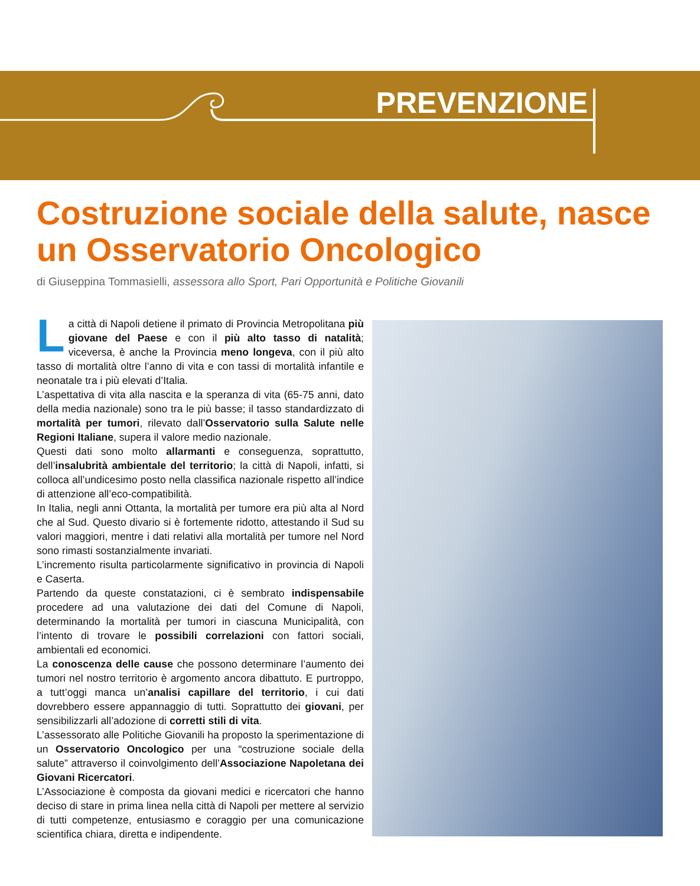PREVENZIONE
Costruzione sociale della salute, nasce un Osservatorio Oncologico
di Giuseppina Tommasielli, assessora allo Sport, Pari Opportunità e Politiche Giovanili
La città di Napoli detiene il primato di Provincia Metropolitana più giovane del Paese e con il più alto tasso di natalità; viceversa, è anche la Provincia meno longeva, con il più alto tasso di mortalità oltre l’anno di vita e con tassi di mortalità infantile e neonatale tra i più elevati d’Italia.
L’aspettativa di vita alla nascita e la speranza di vita (65-75 anni, dato della media nazionale) sono tra le più basse; il tasso standardizzato di mortalità per tumori, rilevato dall’Osservatorio sulla Salute nelle Regioni Italiane, supera il valore medio nazionale.
Questi dati sono molto allarmanti e conseguenza, soprattutto, dell’insalubrità ambientale del territorio; la città di Napoli, infatti, si colloca all’undicesimo posto nella classifica nazionale rispetto all’indice di attenzione all’eco-compatibilità.
In Italia, negli anni Ottanta, la mortalità per tumore era più alta al Nord che al Sud. Questo divario si è fortemente ridotto, attestando il Sud su valori maggiori, mentre i dati relativi alla mortalità per tumore nel Nord sono rimasti sostanzialmente invariati.
L’incremento risulta particolarmente significativo in provincia di Napoli e Caserta.
Partendo da queste constatazioni, ci è sembrato indispensabile procedere ad una valutazione dei dati del Comune di Napoli, determinando la mortalità per tumori in ciascuna Municipalità, con l’intento di trovare le possibili correlazioni con fattori sociali, ambientali ed economici.
La conoscenza delle cause che possono determinare l’aumento dei tumori nel nostro territorio è argomento ancora dibattuto. E purtroppo, a tutt’oggi manca un’analisi capillare del territorio, i cui dati dovrebbero essere appannaggio di tutti. Soprattutto dei giovani, per sensibilizzarli all’adozione di corretti stili di vita.
L’assessorato alle Politiche Giovanili ha proposto la sperimentazione di un Osservatorio Oncologico per una “costruzione sociale della salute” attraverso il coinvolgimento dell’Associazione Napoletana dei Giovani Ricercatori.
L’Associazione è composta da giovani medici e ricercatori che hanno deciso di stare in prima linea nella città di Napoli per mettere al servizio di tutti competenze, entusiasmo e coraggio per una comunicazione scientifica chiara, diretta e indipendente.